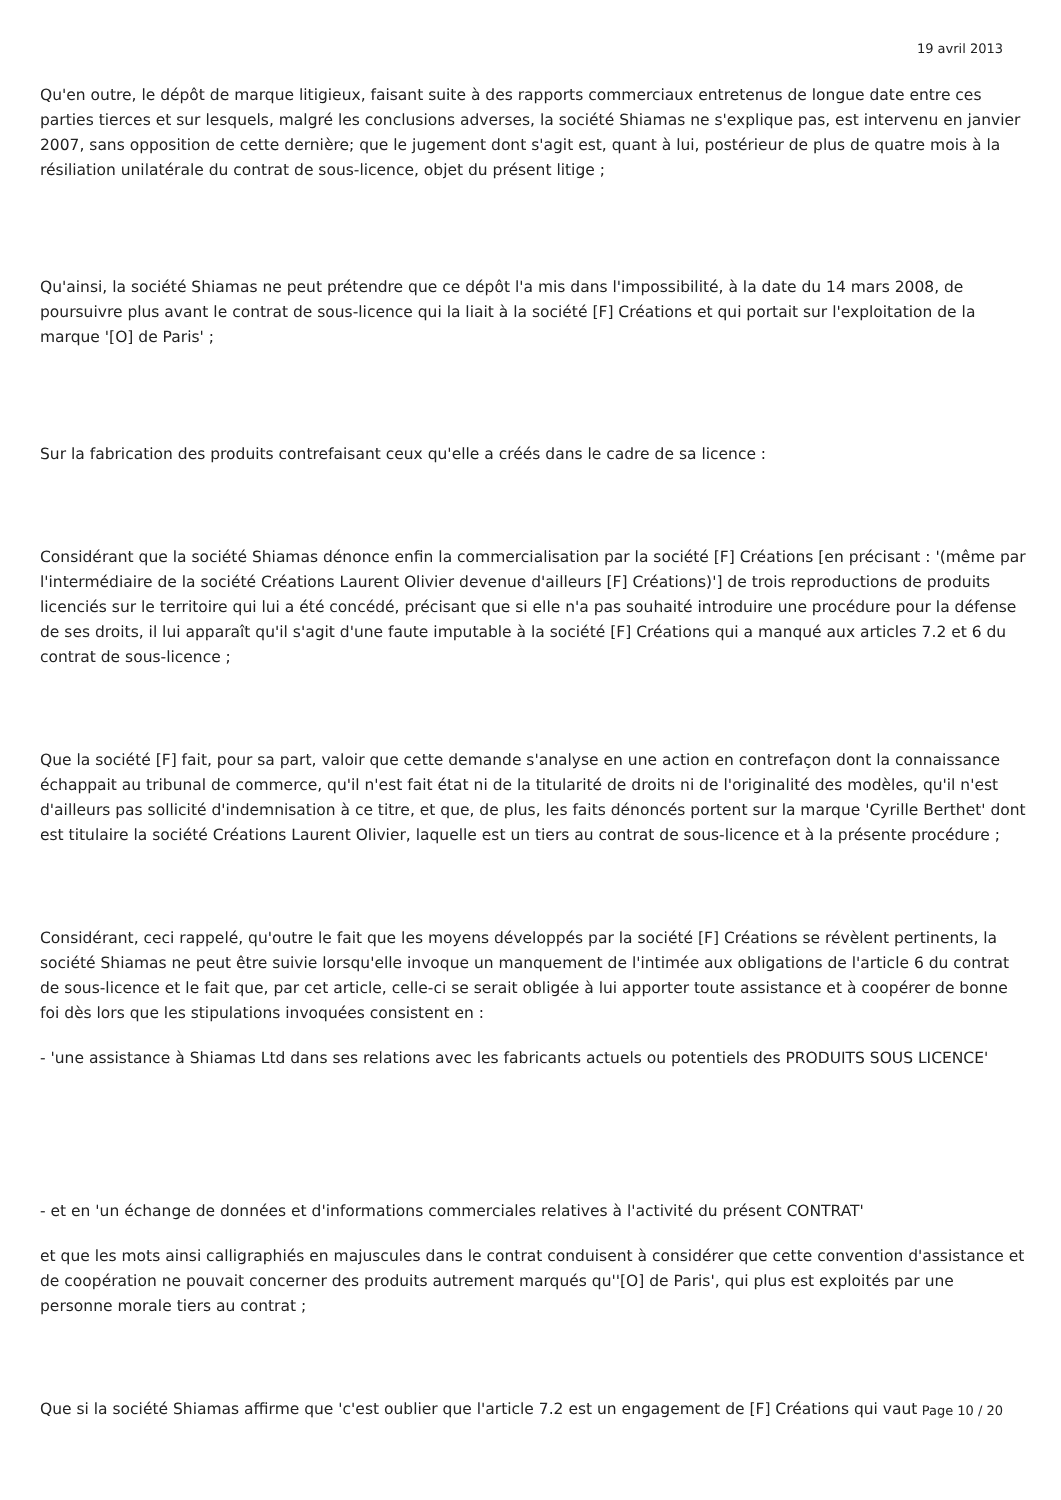19 avril 2013
Qu'en outre, le dépôt de marque litigieux, faisant suite à des rapports commerciaux entretenus de longue date entre ces parties tierces et sur lesquels, malgré les conclusions adverses, la société Shiamas ne s'explique pas, est intervenu en janvier 2007, sans opposition de cette dernière; que le jugement dont s'agit est, quant à lui, postérieur de plus de quatre mois à la résiliation unilatérale du contrat de sous-licence, objet du présent litige ;
Qu'ainsi, la société Shiamas ne peut prétendre que ce dépôt l'a mis dans l'impossibilité, à la date du 14 mars 2008, de poursuivre plus avant le contrat de sous-licence qui la liait à la société [F] Créations et qui portait sur l'exploitation de la marque '[O] de Paris' ;
Sur la fabrication des produits contrefaisant ceux qu'elle a créés dans le cadre de sa licence :
Considérant que la société Shiamas dénonce enfin la commercialisation par la société [F] Créations [en précisant : '(même par l'intermédiaire de la société Créations Laurent Olivier devenue d'ailleurs [F] Créations)'] de trois reproductions de produits licenciés sur le territoire qui lui a été concédé, précisant que si elle n'a pas souhaité introduire une procédure pour la défense de ses droits, il lui apparaît qu'il s'agit d'une faute imputable à la société [F] Créations qui a manqué aux articles 7.2 et 6 du contrat de sous-licence ;
Que la société [F] fait, pour sa part, valoir que cette demande s'analyse en une action en contrefaçon dont la connaissance échappait au tribunal de commerce, qu'il n'est fait état ni de la titularité de droits ni de l'originalité des modèles, qu'il n'est d'ailleurs pas sollicité d'indemnisation à ce titre, et que, de plus, les faits dénoncés portent sur la marque 'Cyrille Berthet' dont est titulaire la société Créations Laurent Olivier, laquelle est un tiers au contrat de sous-licence et à la présente procédure ;
Considérant, ceci rappelé, qu'outre le fait que les moyens développés par la société [F] Créations se révèlent pertinents, la société Shiamas ne peut être suivie lorsqu'elle invoque un manquement de l'intimée aux obligations de l'article 6 du contrat de sous-licence et le fait que, par cet article, celle-ci se serait obligée à lui apporter toute assistance et à coopérer de bonne foi dès lors que les stipulations invoquées consistent en :
- 'une assistance à Shiamas Ltd dans ses relations avec les fabricants actuels ou potentiels des PRODUITS SOUS LICENCE'
- et en 'un échange de données et d'informations commerciales relatives à l'activité du présent CONTRAT'
et que les mots ainsi calligraphiés en majuscules dans le contrat conduisent à considérer que cette convention d'assistance et de coopération ne pouvait concerner des produits autrement marqués qu''[O] de Paris', qui plus est exploités par une personne morale tiers au contrat ;
Que si la société Shiamas affirme que 'c'est oublier que l'article 7.2 est un engagement de [F] Créations qui vaut
Page 10 / 20